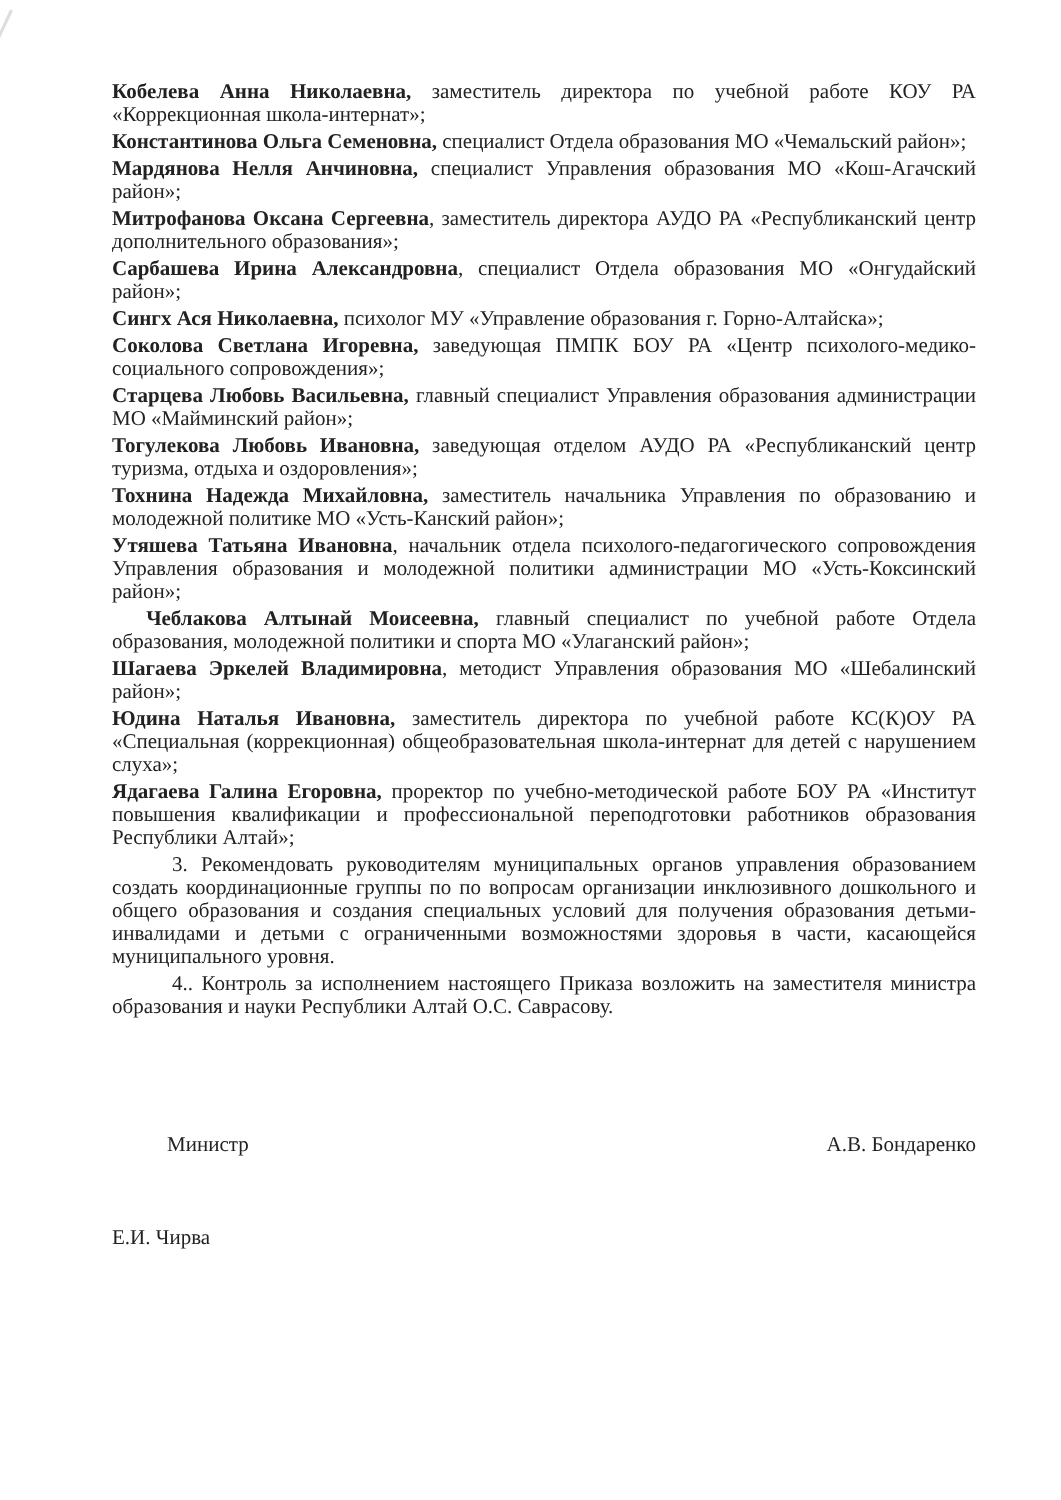Кобелева Анна Николаевна, заместитель директора по учебной работе КОУ РА «Коррекционная школа-интернат»;
Константинова Ольга Семеновна, специалист Отдела образования МО «Чемальский район»;
Мардянова Нелля Анчиновна, специалист Управления образования МО «Кош-Агачский район»;
Митрофанова Оксана Сергеевна, заместитель директора АУДО РА «Республиканский центр дополнительного образования»;
Сарбашева Ирина Александровна, специалист Отдела образования МО «Онгудайский район»;
Сингх Ася Николаевна, психолог МУ «Управление образования г. Горно-Алтайска»;
Соколова Светлана Игоревна, заведующая ПМПК БОУ РА «Центр психолого-медико-социального сопровождения»;
Старцева Любовь Васильевна, главный специалист Управления образования администрации МО «Майминский район»;
Тогулекова Любовь Ивановна, заведующая отделом АУДО РА «Республиканский центр туризма, отдыха и оздоровления»;
Тохнина Надежда Михайловна, заместитель начальника Управления по образованию и молодежной политике МО «Усть-Канский район»;
Утяшева Татьяна Ивановна, начальник отдела психолого-педагогического сопровождения Управления образования и молодежной политики администрации МО «Усть-Коксинский район»;
Чеблакова Алтынай Моисеевна, главный специалист по учебной работе Отдела образования, молодежной политики и спорта МО «Улаганский район»;
Шагаева Эркелей Владимировна, методист Управления образования МО «Шебалинский район»;
Юдина Наталья Ивановна, заместитель директора по учебной работе КС(К)ОУ РА «Специальная (коррекционная) общеобразовательная школа-интернат для детей с нарушением слуха»;
Ядагаева Галина Егоровна, проректор по учебно-методической работе БОУ РА «Институт повышения квалификации и профессиональной переподготовки работников образования Республики Алтай»;
3. Рекомендовать руководителям муниципальных органов управления образованием создать координационные группы по по вопросам организации инклюзивного дошкольного и общего образования и создания специальных условий для получения образования детьми-инвалидами и детьми с ограниченными возможностями здоровья в части, касающейся муниципального уровня.
4.. Контроль за исполнением настоящего Приказа возложить на заместителя министра образования и науки Республики Алтай О.С. Саврасову.
Министр А.В. Бондаренко
Е.И. Чирва